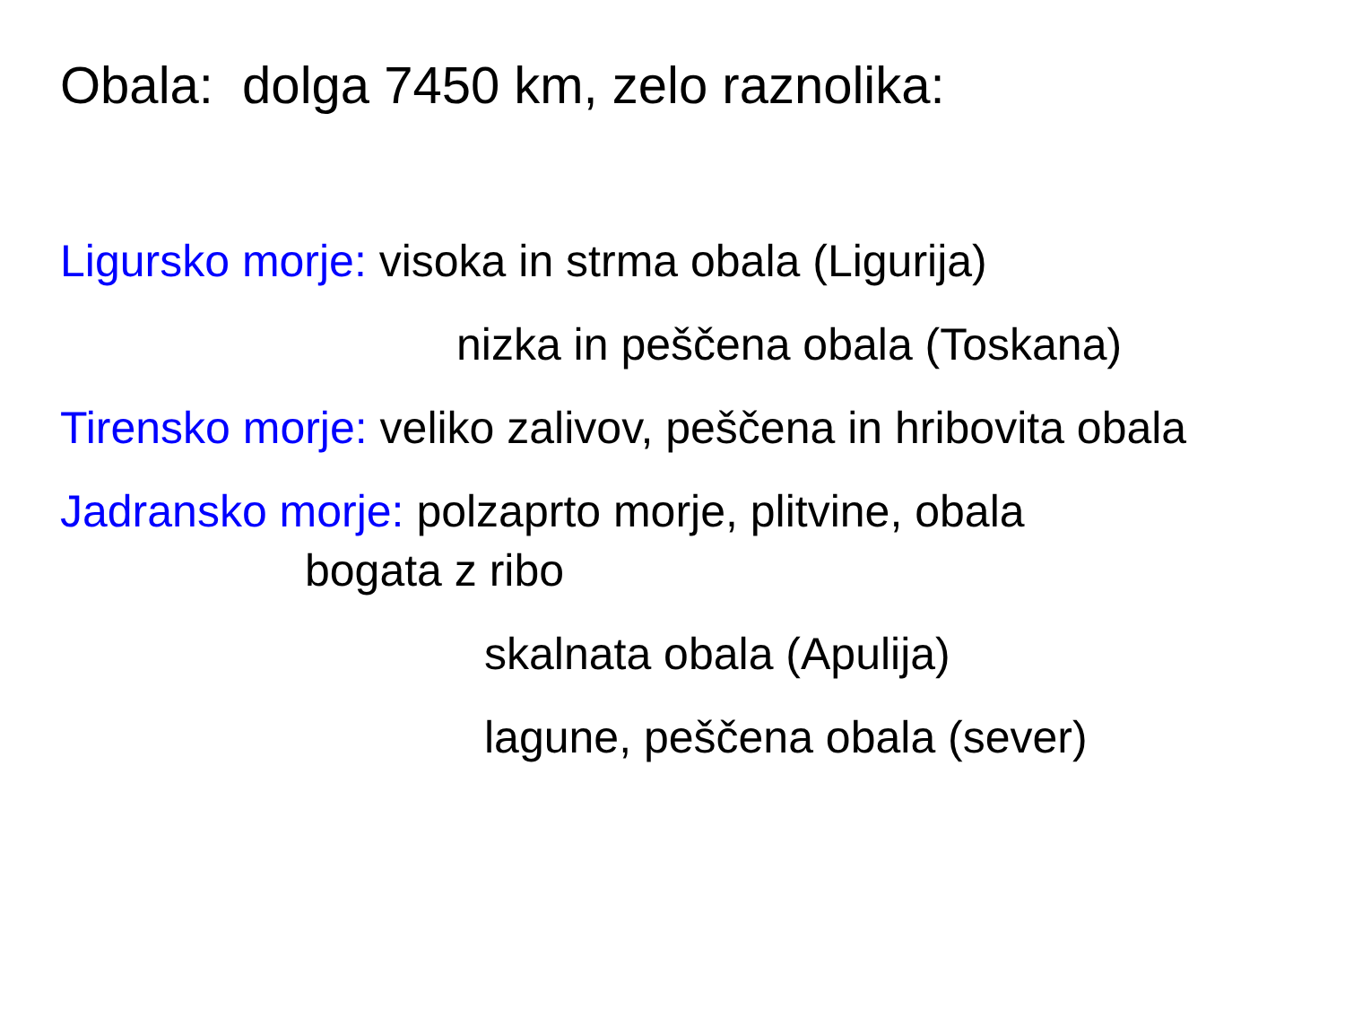Obala: dolga 7450 km, zelo raznolika:
Ligursko morje: visoka in strma obala (Ligurija)
nizka in peščena obala (Toskana)
Tirensko morje: veliko zalivov, peščena in hribovita obala
Jadransko morje: polzaprto morje, plitvine, obala
bogata z ribo
skalnata obala (Apulija)
lagune, peščena obala (sever)